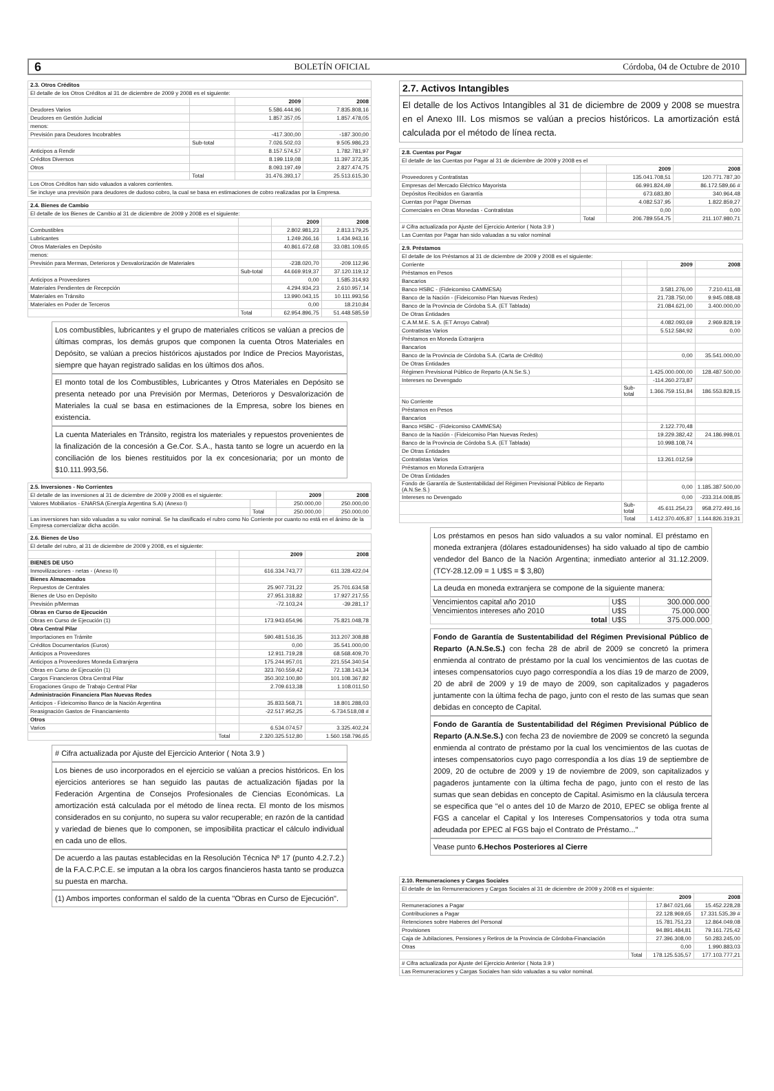6 BOLETÍN OFICIAL Córdoba, 04 de Octubre de 2010
| 2.3. Otros Créditos | | | |
| El detalle de los Otros Créditos al 31 de diciembre de 2009 y 2008 es el siguiente: | | | |
| | | 2009 | 2008 |
| Deudores Varios | | 5.586.444,96 | 7.835.808,16 |
| Deudores en Gestión Judicial | | 1.857.357,05 | 1.857.478,05 |
| menos: | | | |
| Previsión para Deudores Incobrables | | -417.300,00 | -187.300,00 |
| | Sub-total | 7.026.502,03 | 9.505.986,23 |
| Anticipos a Rendir | | 8.157.574,57 | 1.782.781,97 |
| Créditos Diversos | | 8.199.119,08 | 11.397.372,35 |
| Otros | | 8.093.197,49 | 2.827.474,75 |
| | Total | 31.476.393,17 | 25.513.615,30 |
| Los Otros Créditos han sido valuados a valores corrientes. | | | |
| Se incluye una previsión para deudores de dudoso cobro, la cual se basa en estimaciones de cobro realizadas por la Empresa. | | | |
| 2.4. Bienes de Cambio | | | |
| El detalle de los Bienes de Cambio al 31 de diciembre de 2009 y 2008 es el siguiente: | | | |
| | | 2009 | 2008 |
| Combustibles | | 2.802.981,23 | 2.813.179,25 |
| Lubricantes | | 1.249.266,16 | 1.434.943,16 |
| Otros Materiales en Depósito | | 40.861.672,68 | 33.081.109,65 |
| menos: | | | |
| Previsión para Mermas, Deterioros y Desvalorización de Materiales | | -238.020,70 | -209.112,96 |
| | Sub-total | 44.669.919,37 | 37.120.119,12 |
| Anticipos a Proveedores | | 0,00 | 1.585.314,93 |
| Materiales Pendientes de Recepción | | 4.294.934,23 | 2.610.957,14 |
| Materiales en Tránsito | | 13.990.043,15 | 10.111.993,56 |
| Materiales en Poder de Terceros | | 0,00 | 18.210,84 |
| | Total | 62.954.896,75 | 51.448.585,59 |
Los combustibles, lubricantes y el grupo de materiales críticos se valúan a precios de últimas compras, los demás grupos que componen la cuenta Otros Materiales en Depósito, se valúan a precios históricos ajustados por Indice de Precios Mayoristas, siempre que hayan registrado salidas en los últimos dos años.
El monto total de los Combustibles, Lubricantes y Otros Materiales en Depósito se presenta neteado por una Previsión por Mermas, Deterioros y Desvalorización de Materiales la cual se basa en estimaciones de la Empresa, sobre los bienes en existencia.
La cuenta Materiales en Tránsito, registra los materiales y repuestos provenientes de la finalización de la concesión a Ge.Cor. S.A., hasta tanto se logre un acuerdo en la conciliación de los bienes restituidos por la ex concesionaria; por un monto de $10.111.993,56.
| 2.5. Inversiones - No Corrientes | | | |
| El detalle de las inversiones al 31 de diciembre de 2009 y 2008 es el siguiente: | | 2009 | 2008 |
| Valores Mobiliarios - ENARSA (Energía Argentina S.A) (Anexo I) | | 250.000,00 | 250.000,00 |
| | Total | 250.000,00 | 250.000,00 |
| Las inversiones han sido valuadas a su valor nominal. Se ha clasificado el rubro como No Corriente por cuanto no está en el ánimo de la Empresa comercializar dicha acción. | | | |
| 2.6. Bienes de Uso | | | |
| El detalle del rubro, al 31 de diciembre de 2009 y 2008, es el siguiente: | | | |
| | | 2009 | 2008 |
| BIENES DE USO | | | |
| Inmovilizaciones - netas - (Anexo II) | | 616.334.743,77 | 611.328.422,04 |
| Bienes Almacenados | | | |
| Repuestos de Centrales | | 25.907.731,22 | 25.701.634,58 |
| Bienes de Uso en Depósito | | 27.951.318,82 | 17.927.217,55 |
| Previsión p/Mermas | | -72.103,24 | -39.281,17 |
| Obras en Curso de Ejecución | | | |
| Obras en Curso de Ejecución (1) | | 173.943.654,96 | 75.821.048,78 |
| Obra Central Pilar | | | |
| Importaciones en Trámite | | 590.481.516,35 | 313.207.308,88 |
| Créditos Documentarios (Euros) | | 0,00 | 35.541.000,00 |
| Anticipos a Proveedores | | 12.911.719,28 | 68.568.409,70 |
| Anticipos a Proveedores Moneda Extranjera | | 175.244.957,01 | 221.554.340,54 |
| Obras en Curso de Ejecución (1) | | 323.760.559,42 | 72.138.143,34 |
| Cargos Financieros Obra Central Pilar | | 350.302.100,80 | 101.108.367,82 |
| Erogaciones Grupo de Trabajo Central Pilar | | 2.709.613,38 | 1.108.011,50 |
| Administración Financiera Plan Nuevas Redes | | | |
| Anticipos - Fideicomiso Banco de la Nación Argentina | | 35.833.568,71 | 18.801.288,03 |
| Reasignación Gastos de Financiamiento | | -22.517.952,25 | -5.734.518,08 # |
| Otros | | | |
| Varios | | 6.534.074,57 | 3.325.402,24 |
| | Total | 2.320.325.512,80 | 1.560.158.796,65 |
# Cifra actualizada por Ajuste del Ejercicio Anterior ( Nota 3.9 )
Los bienes de uso incorporados en el ejercicio se valúan a precios históricos. En los ejercicios anteriores se han seguido las pautas de actualización fijadas por la Federación Argentina de Consejos Profesionales de Ciencias Económicas. La amortización está calculada por el método de línea recta. El monto de los mismos considerados en su conjunto, no supera su valor recuperable; en razón de la cantidad y variedad de bienes que lo componen, se imposibilita practicar el cálculo individual en cada uno de ellos.
De acuerdo a las pautas establecidas en la Resolución Técnica Nº 17 (punto 4.2.7.2.) de la F.A.C.P.C.E. se imputan a la obra los cargos financieros hasta tanto se produzca su puesta en marcha.
(1) Ambos importes conforman el saldo de la cuenta "Obras en Curso de Ejecución".
2.7. Activos Intangibles
El detalle de los Activos Intangibles al 31 de diciembre de 2009 y 2008 se muestra en el Anexo III. Los mismos se valúan a precios históricos. La amortización está calculada por el método de línea recta.
| 2.8. Cuentas por Pagar | | | |
| El detalle de las Cuentas por Pagar al 31 de diciembre de 2009 y 2008 es el | | | |
| | | 2009 | 2008 |
| Proveedores y Contratistas | | 135.041.708,51 | 120.771.787,30 |
| Empresas del Mercado Eléctrico Mayorista | | 66.991.824,49 | 86.172.589,66 # |
| Depósitos Recibidos en Garantía | | 673.683,80 | 340.964,48 |
| Cuentas por Pagar Diversas | | 4.082.537,95 | 1.822.859,27 |
| Comerciales en Otras Monedas - Contratistas | | 0,00 | 0,00 |
| | Total | 206.789.554,75 | 211.107.980,71 |
| # Cifra actualizada por Ajuste del Ejercicio Anterior ( Nota 3.9 ) | | | |
| Las Cuentas por Pagar han sido valuadas a su valor nominal | | | |
| 2.9. Préstamos | | | |
| El detalle de los Préstamos al 31 de diciembre de 2009 y 2008 es el siguiente: | | | |
| Corriente | | 2009 | 2008 |
| Préstamos en Pesos | | | |
| Bancarios | | | |
| Banco HSBC - (Fideicomiso CAMMESA) | | 3.581.276,00 | 7.210.411,48 |
| Banco de la Nación - (Fideicomiso Plan Nuevas Redes) | | 21.738.750,00 | 9.945.088,48 |
| Banco de la Provincia de Córdoba S.A. (ET Tablada) | | 21.084.621,00 | 3.400.000,00 |
| De Otras Entidades | | | |
| C.A.M.M.E. S.A. (ET Arroyo Cabral) | | 4.082.093,69 | 2.969.828,19 |
| Contratistas Varios | | 5.512.584,92 | 0,00 |
| Préstamos en Moneda Extranjera | | | |
| Bancarios | | | |
| Banco de la Provincia de Córdoba S.A. (Carta de Crédito) | | 0,00 | 35.541.000,00 |
| De Otras Entidades | | | |
| Régimen Previsional Público de Reparto (A.N.Se.S.) | | 1.425.000.000,00 | 128.487.500,00 |
| Intereses no Devengado | | -114.260.273,87 | |
| | Sub-total | 1.366.759.151,84 | 186.553.828,15 |
| No Corriente | | | |
| Préstamos en Pesos | | | |
| Bancarios | | | |
| Banco HSBC - (Fideicomiso CAMMESA) | | 2.122.770,48 | |
| Banco de la Nación - (Fideicomiso Plan Nuevas Redes) | | 19.229.382,42 | 24.186.998,01 |
| Banco de la Provincia de Córdoba S.A. (ET Tablada) | | 10.998.108,74 | |
| De Otras Entidades | | | |
| Contratistas Varios | | 13.261.012,59 | |
| Préstamos en Moneda Extranjera | | | |
| De Otras Entidades | | | |
| Fondo de Garantía de Sustentabilidad del Régimen Previsional Público de Reparto (A.N.Se.S.) | | 0,00 | 1.185.387.500,00 |
| Intereses no Devengado | | 0,00 | -233.314.008,85 |
| | Sub-total | 45.611.254,23 | 958.272.491,16 |
| | Total | 1.412.370.405,87 | 1.144.826.319,31 |
Los préstamos en pesos han sido valuados a su valor nominal. El préstamo en moneda extranjera (dólares estadounidenses) ha sido valuado al tipo de cambio vendedor del Banco de la Nación Argentina; inmediato anterior al 31.12.2009. (TCY-28.12.09 = 1 U$S = $ 3,80)
La deuda en moneda extranjera se compone de la siguiente manera:
| Vencimientos capital año 2010 | U$S | 300.000.000 |
| Vencimientos intereses año 2010 | U$S | 75.000.000 |
| total | U$S | 375.000.000 |
Fondo de Garantía de Sustentabilidad del Régimen Previsional Público de Reparto (A.N.Se.S.) con fecha 28 de abril de 2009 se concretó la primera enmienda al contrato de préstamo por la cual los vencimientos de las cuotas de inteses compensatorios cuyo pago correspondía a los días 19 de marzo de 2009, 20 de abril de 2009 y 19 de mayo de 2009, son capitalizados y pagaderos juntamente con la última fecha de pago, junto con el resto de las sumas que sean debidas en concepto de Capital.
Fondo de Garantía de Sustentabilidad del Régimen Previsional Público de Reparto (A.N.Se.S.) con fecha 23 de noviembre de 2009 se concretó la segunda enmienda al contrato de préstamo por la cual los vencimientos de las cuotas de inteses compensatorios cuyo pago correspondía a los días 19 de septiembre de 2009, 20 de octubre de 2009 y 19 de noviembre de 2009, son capitalizados y pagaderos juntamente con la última fecha de pago, junto con el resto de las sumas que sean debidas en concepto de Capital. Asimismo en la cláusula tercera se especifica que "el o antes del 10 de Marzo de 2010, EPEC se obliga frente al FGS a cancelar el Capital y los Intereses Compensatorios y toda otra suma adeudada por EPEC al FGS bajo el Contrato de Préstamo..."
Vease punto 6.Hechos Posteriores al Cierre
| 2.10. Remuneraciones y Cargas Sociales | | | |
| El detalle de las Remuneraciones y Cargas Sociales al 31 de diciembre de 2009 y 2008 es el siguiente: | | | |
| | | 2009 | 2008 |
| Remuneraciones a Pagar | | 17.847.021,66 | 15.452.228,28 |
| Contribuciones a Pagar | | 22.128.969,65 | 17.331.535,39 # |
| Retenciones sobre Haberes del Personal | | 15.781.751,23 | 12.864.049,08 |
| Provisiones | | 94.891.484,81 | 79.161.725,42 |
| Caja de Jubilaciones, Pensiones y Retiros de la Provincia de Córdoba-Financiación | | 27.396.308,00 | 50.283.245,00 |
| Otras | | 0,00 | 1.990.883,03 |
| | Total | 178.125.535,57 | 177.103.777,21 |
| # Cifra actualizada por Ajuste del Ejercicio Anterior ( Nota 3.9 ) | | | |
| Las Remuneraciones y Cargas Sociales han sido valuadas a su valor nominal. | | | |